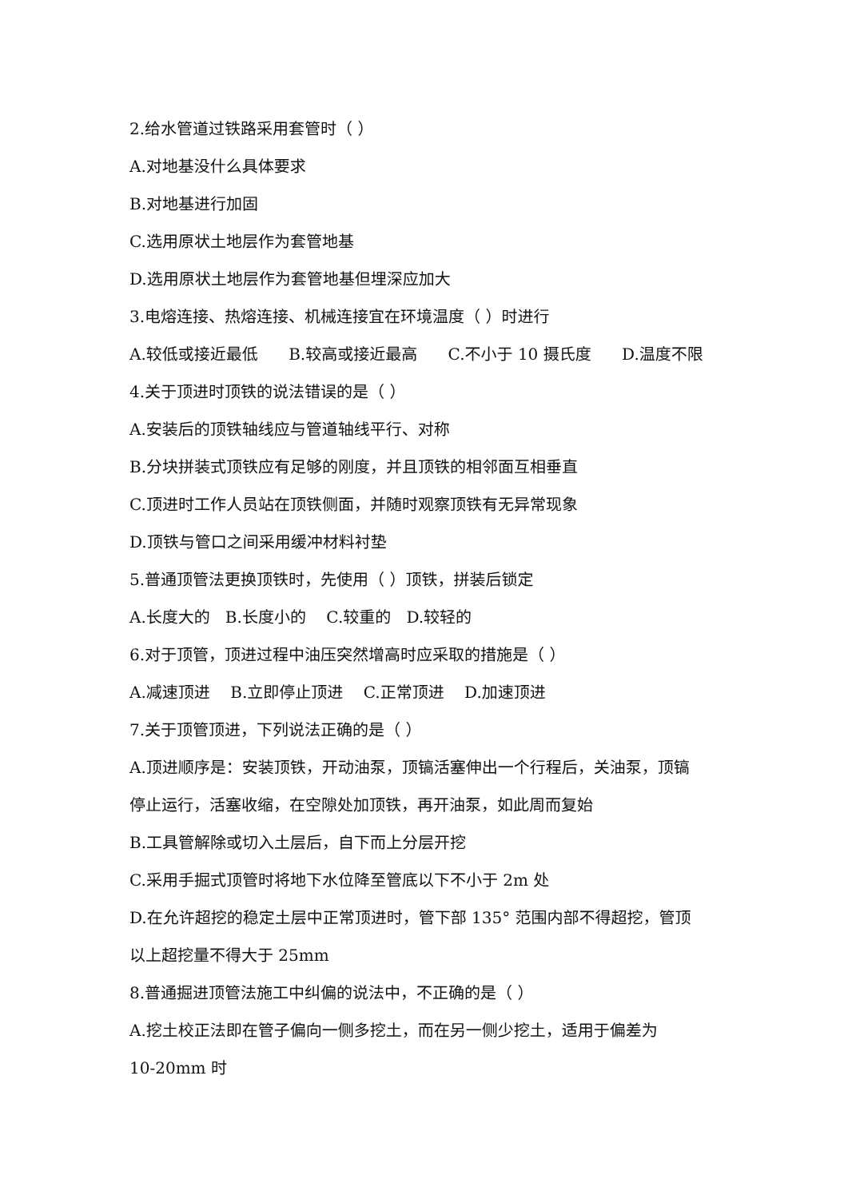2.给水管道过铁路采用套管时（ ）
A.对地基没什么具体要求
B.对地基进行加固
C.选用原状土地层作为套管地基
D.选用原状土地层作为套管地基但埋深应加大
3.电熔连接、热熔连接、机械连接宜在环境温度（ ）时进行
A.较低或接近最低 B.较高或接近最高 C.不小于 10 摄氏度 D.温度不限
4.关于顶进时顶铁的说法错误的是（ ）
A.安装后的顶铁轴线应与管道轴线平行、对称
B.分块拼装式顶铁应有足够的刚度，并且顶铁的相邻面互相垂直
C.顶进时工作人员站在顶铁侧面，并随时观察顶铁有无异常现象
D.顶铁与管口之间采用缓冲材料衬垫
5.普通顶管法更换顶铁时，先使用（ ）顶铁，拼装后锁定
A.长度大的 B.长度小的 C.较重的 D.较轻的
6.对于顶管，顶进过程中油压突然增高时应采取的措施是（ ）
A.减速顶进 B.立即停止顶进 C.正常顶进 D.加速顶进
7.关于顶管顶进，下列说法正确的是（ ）
A.顶进顺序是：安装顶铁，开动油泵，顶镐活塞伸出一个行程后，关油泵，顶镐
停止运行，活塞收缩，在空隙处加顶铁，再开油泵，如此周而复始
B.工具管解除或切入土层后，自下而上分层开挖
C.采用手掘式顶管时将地下水位降至管底以下不小于 2m 处
D.在允许超挖的稳定土层中正常顶进时，管下部 135° 范围内部不得超挖，管顶
以上超挖量不得大于 25mm
8.普通掘进顶管法施工中纠偏的说法中，不正确的是（ ）
A.挖土校正法即在管子偏向一侧多挖土，而在另一侧少挖土，适用于偏差为
10-20mm 时